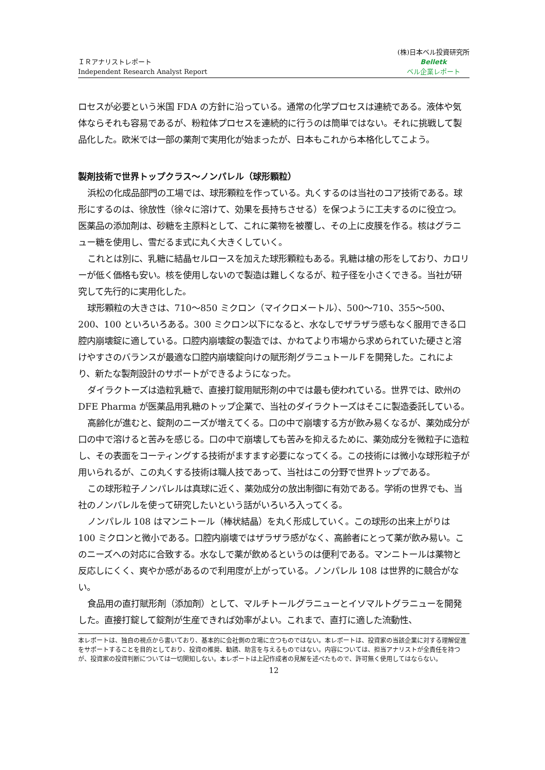ＩＲアナリストレポート
Independent Research Analyst Report
(株)日本ベル投資研究所
Belletk
ベル企業レポート
ロセスが必要という米国 FDA の方針に沿っている。通常の化学プロセスは連続である。液体や気体ならそれも容易であるが、粉粒体プロセスを連続的に行うのは簡単ではない。それに挑戦して製品化した。欧米では一部の薬剤で実用化が始まったが、日本もこれから本格化してこよう。
製剤技術で世界トップクラス～ノンパレル（球形顆粒）
浜松の化成品部門の工場では、球形顆粒を作っている。丸くするのは当社のコア技術である。球形にするのは、徐放性（徐々に溶けて、効果を長持ちさせる）を保つように工夫するのに役立つ。医薬品の添加剤は、砂糖を主原料として、これに薬物を被覆し、その上に皮膜を作る。核はグラニュー糖を使用し、雪だるま式に丸く大きくしていく。
これとは別に、乳糖に結晶セルロースを加えた球形顆粒もある。乳糖は槍の形をしており、カロリーが低く価格も安い。核を使用しないので製造は難しくなるが、粒子径を小さくできる。当社が研究して先行的に実用化した。
球形顆粒の大きさは、710～850 ミクロン（マイクロメートル）、500～710、355～500、200、100 といろいろある。300 ミクロン以下になると、水なしでザラザラ感もなく服用できる口腔内崩壊錠に適している。口腔内崩壊錠の製造では、かねてより市場から求められていた硬さと溶けやすさのバランスが最適な口腔内崩壊錠向けの賦形剤グラニュトールＦを開発した。これにより、新たな製剤設計のサポートができるようになった。
ダイラクトーズは造粒乳糖で、直接打錠用賦形剤の中では最も使われている。世界では、欧州の DFE Pharma が医薬品用乳糖のトップ企業で、当社のダイラクトーズはそこに製造委託している。
高齢化が進むと、錠剤のニーズが増えてくる。口の中で崩壊する方が飲み易くなるが、薬効成分が口の中で溶けると苦みを感じる。口の中で崩壊しても苦みを抑えるために、薬効成分を微粒子に造粒し、その表面をコーティングする技術がますます必要になってくる。この技術には微小な球形粒子が用いられるが、この丸くする技術は職人技であって、当社はこの分野で世界トップである。
この球形粒子ノンパレルは真球に近く、薬効成分の放出制御に有効である。学術の世界でも、当社のノンパレルを使って研究したいという話がいろいろ入ってくる。
ノンパレル 108 はマンニトール（棒状結晶）を丸く形成していく。この球形の出来上がりは 100 ミクロンと微小である。口腔内崩壊ではザラザラ感がなく、高齢者にとって薬が飲み易い。このニーズへの対応に合致する。水なしで薬が飲めるというのは便利である。マンニトールは薬物と反応しにくく、爽やか感があるので利用度が上がっている。ノンパレル 108 は世界的に競合がない。
食品用の直打賦形剤（添加剤）として、マルチトールグラニューとイソマルトグラニューを開発した。直接打錠して錠剤が生産できれば効率がよい。これまで、直打に適した流動性、
本レポートは、独自の視点から書いており、基本的に会社側の立場に立つものではない。本レポートは、投資家の当該企業に対する理解促進をサポートすることを目的としており、投資の推奨、勧誘、助言を与えるものではない。内容については、担当アナリストが全責任を持つが、投資家の投資判断については一切関知しない。本レポートは上記作成者の見解を述べたもので、許可無く使用してはならない。
12